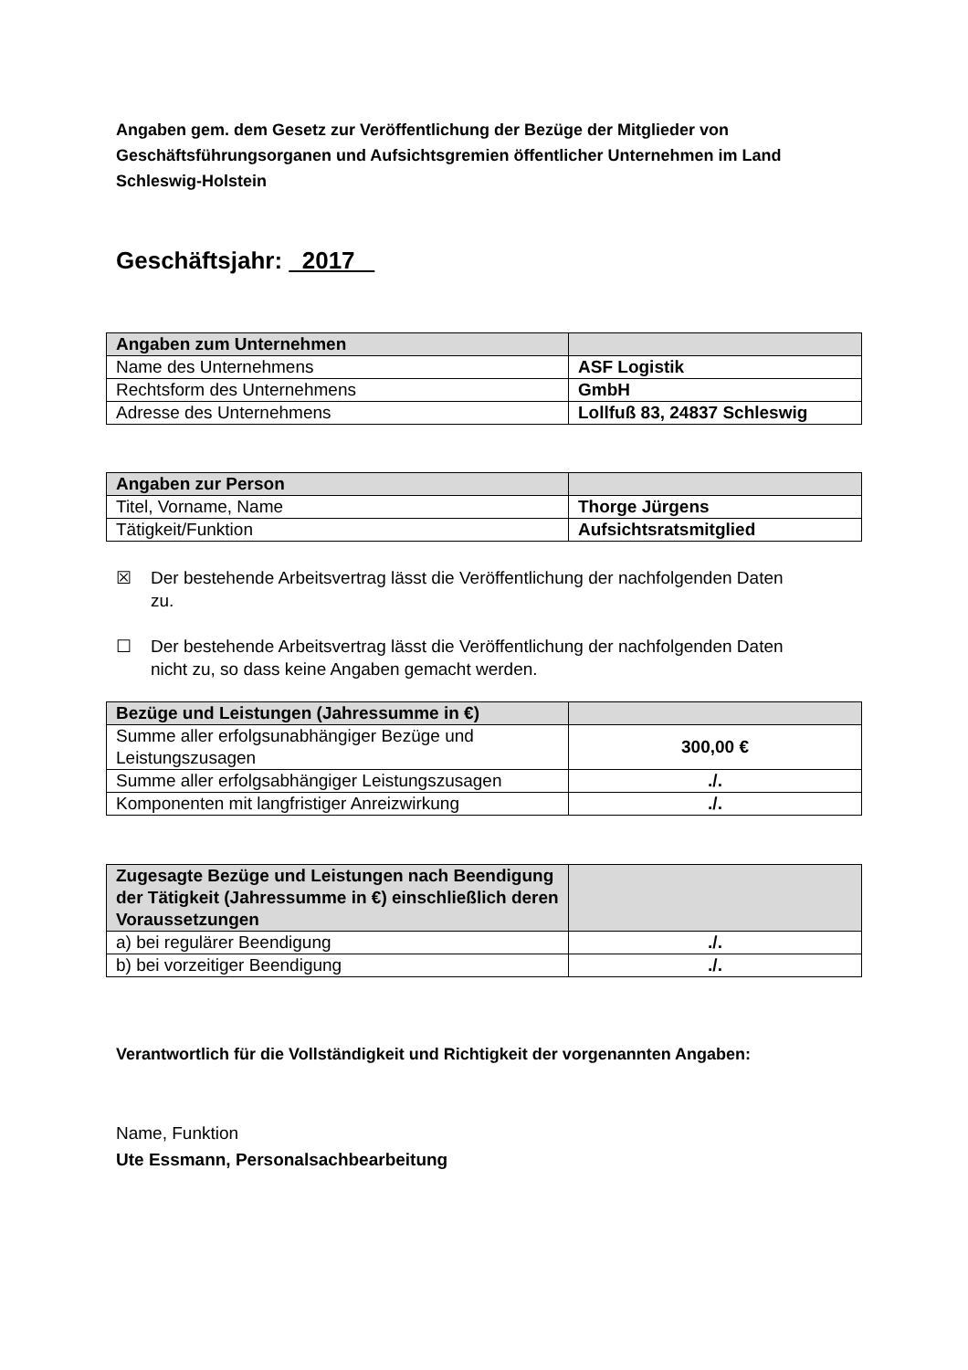Angaben gem. dem Gesetz zur Veröffentlichung der Bezüge der Mitglieder von Geschäftsführungsorganen und Aufsichtsgremien öffentlicher Unternehmen im Land Schleswig-Holstein
Geschäftsjahr: 2017
| Angaben zum Unternehmen | |
| Name des Unternehmens | ASF Logistik |
| Rechtsform des Unternehmens | GmbH |
| Adresse des Unternehmens | Lollfuß 83, 24837 Schleswig |
| Angaben zur Person | |
| Titel, Vorname, Name | Thorge Jürgens |
| Tätigkeit/Funktion | Aufsichtsratsmitglied |
☒ Der bestehende Arbeitsvertrag lässt die Veröffentlichung der nachfolgenden Daten zu.
☐ Der bestehende Arbeitsvertrag lässt die Veröffentlichung der nachfolgenden Daten nicht zu, so dass keine Angaben gemacht werden.
| Bezüge und Leistungen (Jahressumme in €) | |
| Summe aller erfolgsunabhängiger Bezüge und Leistungszusagen | 300,00 € |
| Summe aller erfolgsabhängiger Leistungszusagen | ./. |
| Komponenten mit langfristiger Anreizwirkung | ./. |
| Zugesagte Bezüge und Leistungen nach Beendigung der Tätigkeit (Jahressumme in €) einschließlich deren Voraussetzungen | |
| a) bei regulärer Beendigung | ./. |
| b) bei vorzeitiger Beendigung | ./. |
Verantwortlich für die Vollständigkeit und Richtigkeit der vorgenannten Angaben:
Name, Funktion
Ute Essmann, Personalsachbearbeitung